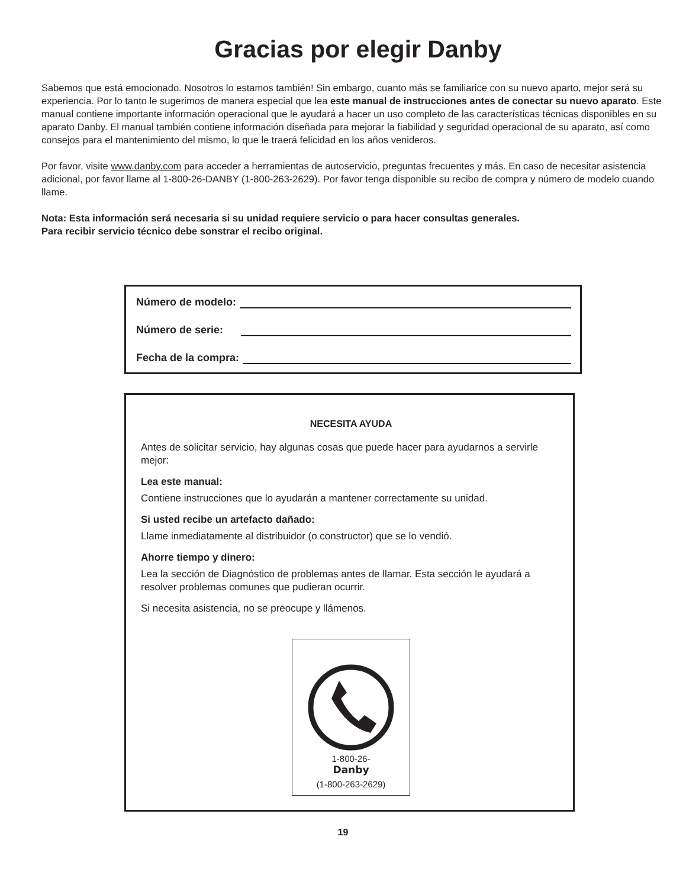Gracias por elegir Danby
Sabemos que está emocionado. Nosotros lo estamos también! Sin embargo, cuanto más se familiarice con su nuevo aparto, mejor será su experiencia. Por lo tanto le sugerimos de manera especial que lea este manual de instrucciones antes de conectar su nuevo aparato. Este manual contiene importante información operacional que le ayudará a hacer un uso completo de las características técnicas disponibles en su aparato Danby. El manual también contiene información diseñada para mejorar la fiabilidad y seguridad operacional de su aparato, así como consejos para el mantenimiento del mismo, lo que le traerá felicidad en los años venideros.
Por favor, visite www.danby.com para acceder a herramientas de autoservicio, preguntas frecuentes y más. En caso de necesitar asistencia adicional, por favor llame al 1-800-26-DANBY (1-800-263-2629). Por favor tenga disponible su recibo de compra y número de modelo cuando llame.
Nota: Esta información será necesaria si su unidad requiere servicio o para hacer consultas generales.
Para recibir servicio técnico debe sonstrar el recibo original.
Número de modelo:
Número de serie:
Fecha de la compra:
NECESITA AYUDA
Antes de solicitar servicio, hay algunas cosas que puede hacer para ayudarnos a servirle mejor:
Lea este manual:
Contiene instrucciones que lo ayudarán a mantener correctamente su unidad.
Si usted recibe un artefacto dañado:
Llame inmediatamente al distribuidor (o constructor) que se lo vendió.
Ahorre tiempo y dinero:
Lea la sección de Diagnóstico de problemas antes de llamar. Esta sección le ayudará a resolver problemas comunes que pudieran ocurrir.
Si necesita asistencia, no se preocupe y llámenos.
1-800-26-
Danby
(1-800-263-2629)
19